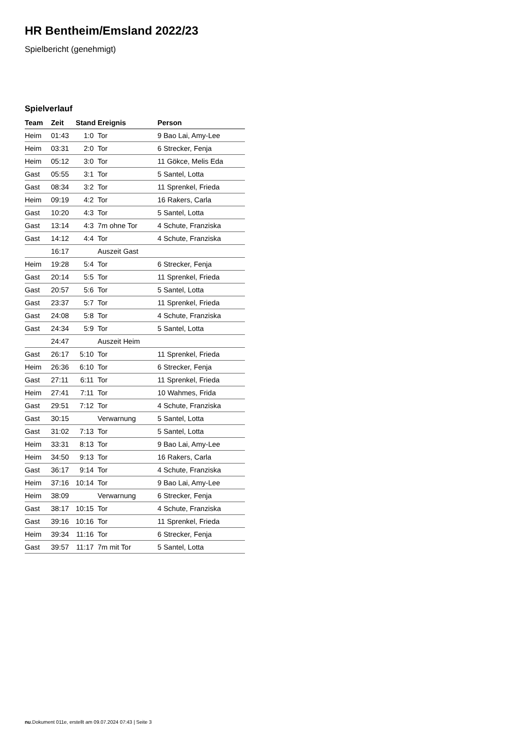HR Bentheim/Emsland 2022/23
Spielbericht (genehmigt)
Spielverlauf
| Team | Zeit | Stand | Ereignis | Person |
| --- | --- | --- | --- | --- |
| Heim | 01:43 | 1:0 | Tor | 9 Bao Lai, Amy-Lee |
| Heim | 03:31 | 2:0 | Tor | 6 Strecker, Fenja |
| Heim | 05:12 | 3:0 | Tor | 11 Gökce, Melis Eda |
| Gast | 05:55 | 3:1 | Tor | 5 Santel, Lotta |
| Gast | 08:34 | 3:2 | Tor | 11 Sprenkel, Frieda |
| Heim | 09:19 | 4:2 | Tor | 16 Rakers, Carla |
| Gast | 10:20 | 4:3 | Tor | 5 Santel, Lotta |
| Gast | 13:14 | 4:3 | 7m ohne Tor | 4 Schute, Franziska |
| Gast | 14:12 | 4:4 | Tor | 4 Schute, Franziska |
| | 16:17 | | Auszeit Gast | |
| Heim | 19:28 | 5:4 | Tor | 6 Strecker, Fenja |
| Gast | 20:14 | 5:5 | Tor | 11 Sprenkel, Frieda |
| Gast | 20:57 | 5:6 | Tor | 5 Santel, Lotta |
| Gast | 23:37 | 5:7 | Tor | 11 Sprenkel, Frieda |
| Gast | 24:08 | 5:8 | Tor | 4 Schute, Franziska |
| Gast | 24:34 | 5:9 | Tor | 5 Santel, Lotta |
| | 24:47 | | Auszeit Heim | |
| Gast | 26:17 | 5:10 | Tor | 11 Sprenkel, Frieda |
| Heim | 26:36 | 6:10 | Tor | 6 Strecker, Fenja |
| Gast | 27:11 | 6:11 | Tor | 11 Sprenkel, Frieda |
| Heim | 27:41 | 7:11 | Tor | 10 Wahmes, Frida |
| Gast | 29:51 | 7:12 | Tor | 4 Schute, Franziska |
| Gast | 30:15 | | Verwarnung | 5 Santel, Lotta |
| Gast | 31:02 | 7:13 | Tor | 5 Santel, Lotta |
| Heim | 33:31 | 8:13 | Tor | 9 Bao Lai, Amy-Lee |
| Heim | 34:50 | 9:13 | Tor | 16 Rakers, Carla |
| Gast | 36:17 | 9:14 | Tor | 4 Schute, Franziska |
| Heim | 37:16 | 10:14 | Tor | 9 Bao Lai, Amy-Lee |
| Heim | 38:09 | | Verwarnung | 6 Strecker, Fenja |
| Gast | 38:17 | 10:15 | Tor | 4 Schute, Franziska |
| Gast | 39:16 | 10:16 | Tor | 11 Sprenkel, Frieda |
| Heim | 39:34 | 11:16 | Tor | 6 Strecker, Fenja |
| Gast | 39:57 | 11:17 | 7m mit Tor | 5 Santel, Lotta |
nu.Dokument 011e, erstellt am 09.07.2024 07:43 | Seite 3